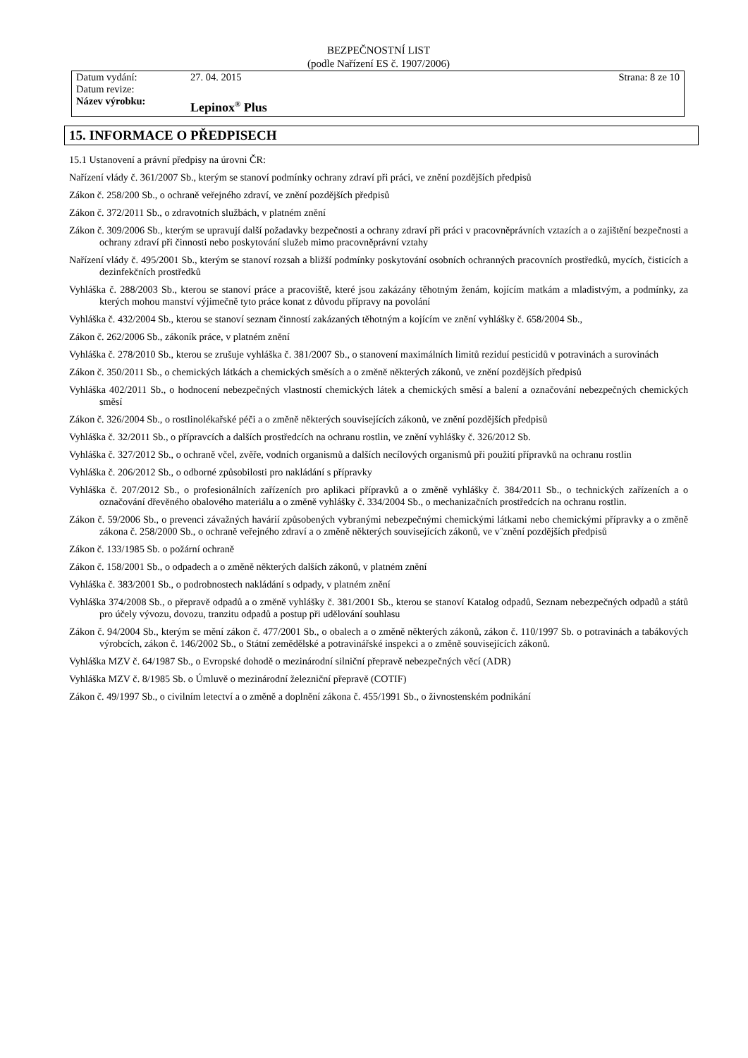BEZPEČNOSTNÍ LIST
(podle Nařízení ES č. 1907/2006)
| Datum vydání: | 27. 04. 2015 | Strana: 8 ze 10 |
| Datum revize: | | |
| Název výrobku: | Lepinox<sup>®</sup> Plus | |
15. INFORMACE O PŘEDPISECH
15.1 Ustanovení a právní předpisy na úrovni ČR:
Nařízení vlády č. 361/2007 Sb., kterým se stanoví podmínky ochrany zdraví při práci, ve znění pozdějších předpisů
Zákon č. 258/200 Sb., o ochraně veřejného zdraví, ve znění pozdějších předpisů
Zákon č. 372/2011 Sb., o zdravotních službách, v platném znění
Zákon č. 309/2006 Sb., kterým se upravují další požadavky bezpečnosti a ochrany zdraví při práci v pracovněprávních vztazích a o zajištění bezpečnosti a ochrany zdraví při činnosti nebo poskytování služeb mimo pracovněprávní vztahy
Nařízení vlády č. 495/2001 Sb., kterým se stanoví rozsah a bližší podmínky poskytování osobních ochranných pracovních prostředků, mycích, čisticích a dezinfekčních prostředků
Vyhláška č. 288/2003 Sb., kterou se stanoví práce a pracoviště, které jsou zakázány těhotným ženám, kojícím matkám a mladistvým, a podmínky, za kterých mohou manství výjimečně tyto práce konat z důvodu přípravy na povolání
Vyhláška č. 432/2004 Sb., kterou se stanoví seznam činností zakázaných těhotným a kojícím ve znění vyhlášky č. 658/2004 Sb.,
Zákon č. 262/2006 Sb., zákoník práce, v platném znění
Vyhláška č. 278/2010 Sb., kterou se zrušuje vyhláška č. 381/2007 Sb., o stanovení maximálních limitů reziduí pesticidů v potravinách a surovinách
Zákon č. 350/2011 Sb., o chemických látkách a chemických směsích a o změně některých zákonů, ve znění pozdějších předpisů
Vyhláška 402/2011 Sb., o hodnocení nebezpečných vlastností chemických látek a chemických směsí a balení a označování nebezpečných chemických směsí
Zákon č. 326/2004 Sb., o rostlinolékařské péči a o změně některých souvisejících zákonů, ve znění pozdějších předpisů
Vyhláška č. 32/2011 Sb., o přípravcích a dalších prostředcích na ochranu rostlin, ve znění vyhlášky č. 326/2012 Sb.
Vyhláška č. 327/2012 Sb., o ochraně včel, zvěře, vodních organismů a dalších necílových organismů při použití přípravků na ochranu rostlin
Vyhláška č. 206/2012 Sb., o odborné způsobilosti pro nakládání s přípravky
Vyhláška č. 207/2012 Sb., o profesionálních zařízeních pro aplikaci přípravků a o změně vyhlášky č. 384/2011 Sb., o technických zařízeních a o označování dřevěného obalového materiálu a o změně vyhlášky č. 334/2004 Sb., o mechanizačních prostředcích na ochranu rostlin.
Zákon č. 59/2006 Sb., o prevenci závažných havárií způsobených vybranými nebezpečnými chemickými látkami nebo chemickými přípravky a o změně zákona č. 258/2000 Sb., o ochraně veřejného zdraví a o změně některých souvisejících zákonů, ve v¨znění pozdějších předpisů
Zákon č. 133/1985 Sb. o požární ochraně
Zákon č. 158/2001 Sb., o odpadech a o změně některých dalších zákonů, v platném znění
Vyhláška č. 383/2001 Sb., o podrobnostech nakládání s odpady, v platném znění
Vyhláška 374/2008 Sb., o přepravě odpadů a o změně vyhlášky č. 381/2001 Sb., kterou se stanoví Katalog odpadů, Seznam nebezpečných odpadů a států pro účely vývozu, dovozu, tranzitu odpadů a postup při udělování souhlasu
Zákon č. 94/2004 Sb., kterým se mění zákon č. 477/2001 Sb., o obalech a o změně některých zákonů, zákon č. 110/1997 Sb. o potravinách a tabákových výrobcích, zákon č. 146/2002 Sb., o Státní zemědělské a potravinářské inspekci a o změně souvisejících zákonů.
Vyhláška MZV č. 64/1987 Sb., o Evropské dohodě o mezinárodní silniční přepravě nebezpečných věcí (ADR)
Vyhláška MZV č. 8/1985 Sb. o Úmluvě o mezinárodní železniční přepravě (COTIF)
Zákon č. 49/1997 Sb., o civilním letectví a o změně a doplnění zákona č. 455/1991 Sb., o živnostenském podnikání